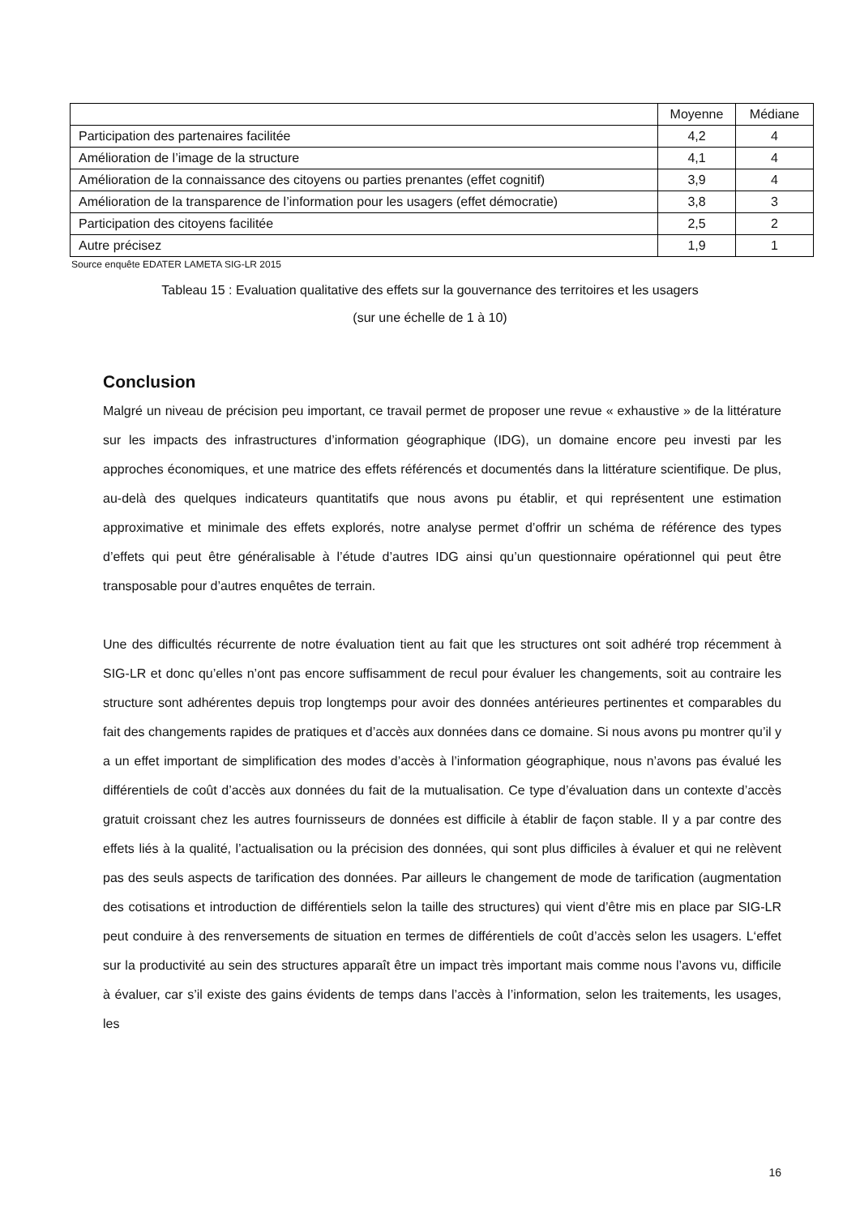| | Moyenne | Médiane |
| --- | --- | --- |
| Participation des partenaires facilitée | 4,2 | 4 |
| Amélioration de l’image de la structure | 4,1 | 4 |
| Amélioration de la connaissance des citoyens ou parties prenantes (effet cognitif) | 3,9 | 4 |
| Amélioration de la transparence de l’information pour les usagers (effet démocratie) | 3,8 | 3 |
| Participation des citoyens facilitée | 2,5 | 2 |
| Autre précisez | 1,9 | 1 |
Source enquête EDATER LAMETA SIG-LR 2015
Tableau 15 : Evaluation qualitative des effets sur la gouvernance des territoires et les usagers
(sur une échelle de 1 à 10)
Conclusion
Malgré un niveau de précision peu important, ce travail permet de proposer une revue « exhaustive » de la littérature sur les impacts des infrastructures d’information géographique (IDG), un domaine encore peu investi par les approches économiques, et une matrice des effets référencés et documentés dans la littérature scientifique. De plus, au-delà des quelques indicateurs quantitatifs que nous avons pu établir, et qui représentent une estimation approximative et minimale des effets explorés, notre analyse permet d’offrir un schéma de référence des types d’effets qui peut être généralisable à l’étude d’autres IDG ainsi qu’un questionnaire opérationnel qui peut être transposable pour d’autres enquêtes de terrain.
Une des difficultés récurrente de notre évaluation tient au fait que les structures ont soit adhéré trop récemment à SIG-LR et donc qu’elles n’ont pas encore suffisamment de recul pour évaluer les changements, soit au contraire les structure sont adhérentes depuis trop longtemps pour avoir des données antérieures pertinentes et comparables du fait des changements rapides de pratiques et d’accès aux données dans ce domaine. Si nous avons pu montrer qu’il y a un effet important de simplification des modes d’accès à l’information géographique, nous n’avons pas évalué les différentiels de coût d’accès aux données du fait de la mutualisation. Ce type d’évaluation dans un contexte d’accès gratuit croissant chez les autres fournisseurs de données est difficile à établir de façon stable. Il y a par contre des effets liés à la qualité, l’actualisation ou la précision des données, qui sont plus difficiles à évaluer et qui ne relèvent pas des seuls aspects de tarification des données. Par ailleurs le changement de mode de tarification (augmentation des cotisations et introduction de différentiels selon la taille des structures) qui vient d’être mis en place par SIG-LR peut conduire à des renversements de situation en termes de différentiels de coût d’accès selon les usagers. L‘effet sur la productivité au sein des structures apparaît être un impact très important mais comme nous l’avons vu, difficile à évaluer, car s’il existe des gains évidents de temps dans l’accès à l’information, selon les traitements, les usages, les
16